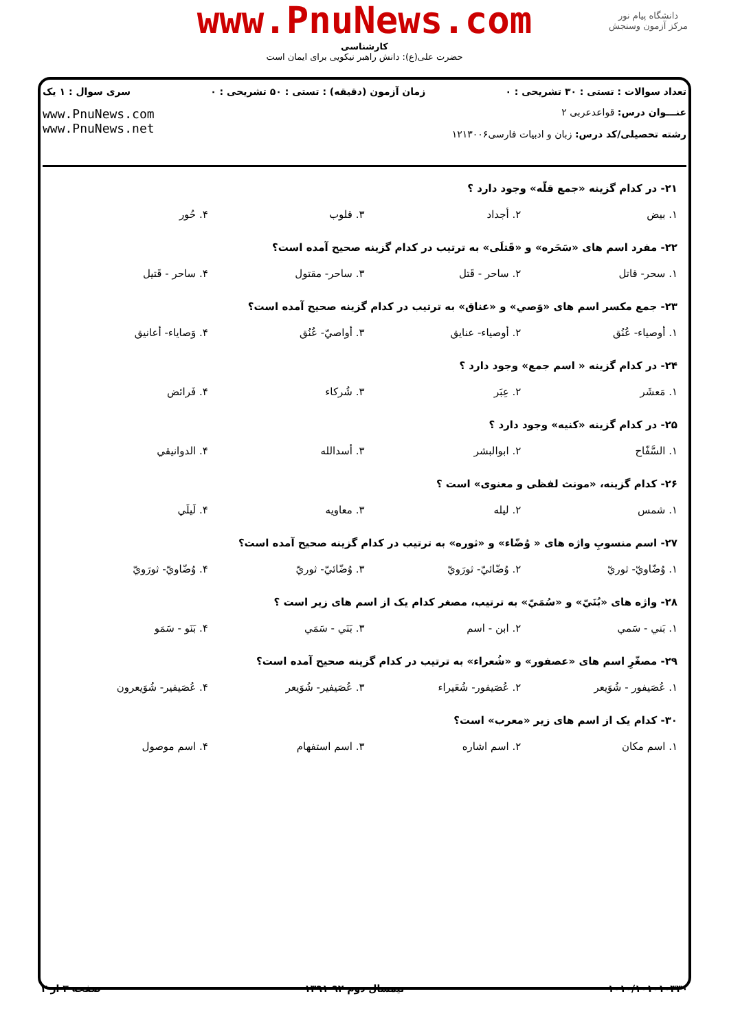www.PnuNews.com
کارشناسی
حضرت علی(ع): دانش راهبر نیکویی برای ایمان است
دانشگاه پیام نور
مرکز آزمون وسنجش
تعداد سوالات : تستی : ۳۰ تشریحی : ۰ زمان آزمون (دقیقه) : تستی : ۵۰ تشریحی : ۰ سری سوال : ۱ یک
عنـــوان درس: قواعدعربی ۲
رشته تحصیلی/کد درس: زبان و ادبیات فارسی۱۲۱۳۰۰۶ www.PnuNews.com
www.PnuNews.net
۲۱- در کدام گزینه «جمع قلّه» وجود دارد ؟
۱. بیض ۲. أجداد ۳. قلوب ۴. حُور
۲۲- مفرد اسم های «سَحَره» و «قَتلَی» به ترتیب در کدام گزینه صحیح آمده است؟
۱. سحر- قاتل ۲. ساحر - قَتل ۳. ساحر- مقتول ۴. ساحر - قَتیل
۲۳- جمع مکسر اسم های «وَصي» و «عناق» به ترتیب در کدام گزینه صحیح آمده است؟
۱. أوصیاء- عُنُق ۲. أوصیاء- عنایق ۳. أواصيّ- عُنُق ۴. وَصایاء- أعانیق
۲۴- در کدام گزینه « اسم جمع» وجود دارد ؟
۱. مَعشَر ۲. عِبَر ۳. شُرکاء ۴. فَرائض
۲۵- در کدام گزینه «کنیه» وجود دارد ؟
۱. السَّفّاح ۲. ابوالبشر ۳. أسدالله ۴. الدوانیقي
۲۶- کدام گزینه، «مونث لفظی و معنوی» است ؟
۱. شمس ۲. لیله ۳. معاویه ۴. لَیلَي
۲۷- اسم منسوبِ واژه های « وُضّاء» و «ثوره» به ترتیب در کدام گزینه صحیح آمده است؟
۱. وُضّاويّ- ثوريّ ۲. وُضّائيّ- ثورَويّ ۳. وُضّائيّ- ثوريّ ۴. وُضّاويّ- ثورَويّ
۲۸- واژه های «بُنَيّ» و «سُمَيّ» به ترتیب، مصغر کدام یک از اسم های زیر است ؟
۱. بَني - سَمي ۲. ابن - اسم ۳. بَنَي - سَمَي ۴. بَنَو - سَمَو
۲۹- مصغّرِ اسم های «عصفور» و «شُعراء» به ترتیب در کدام گزینه صحیح آمده است؟
۱. عُصَیفور - شُوَیعر ۲. عُصَیفور- شُعَیراء ۳. عُصَیفیر- شُوَیعر ۴. عُصَیفیر- شُوَیعرون
۳۰- کدام یک از اسم های زیر «معرب» است؟
۱. اسم مکان ۲. اسم اشاره ۳. اسم استفهام ۴. اسم موصول
۱۰۱۰/۱۰۱۰۱۰۳۳۰ نیمسال دوم ۹۲-۱۳۹۱ صفحه ۳ از ۳